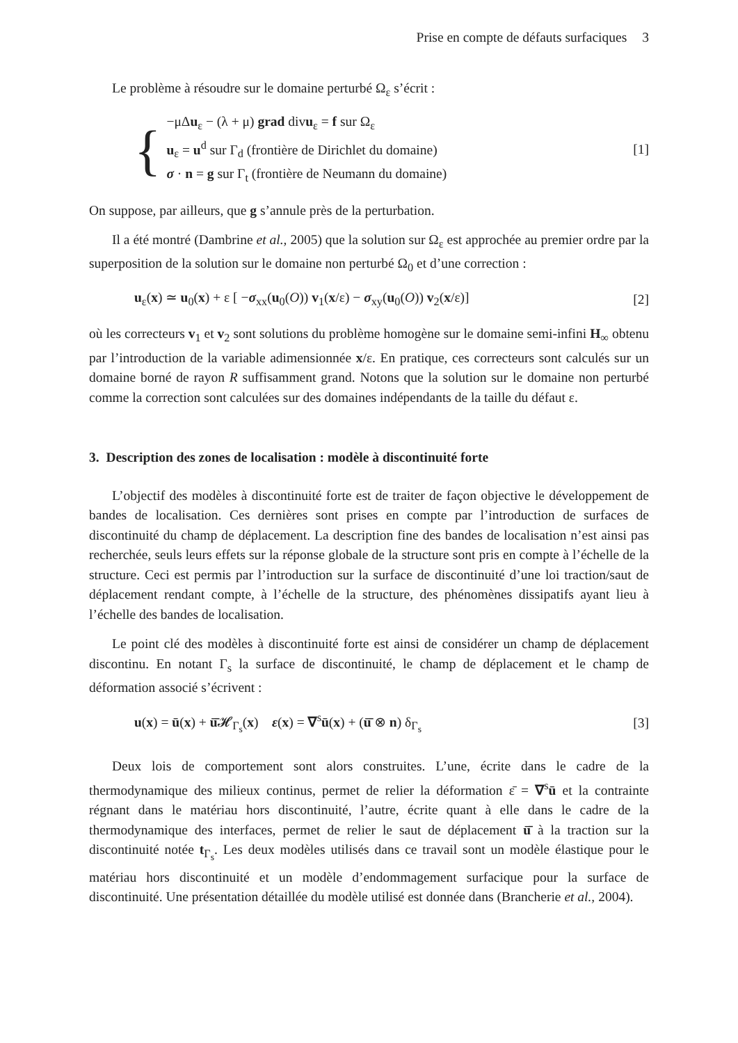Prise en compte de défauts surfaciques 3
Le problème à résoudre sur le domaine perturbé Ω<sub>ε</sub> s’écrit :
{
−μΔu<sub>ε</sub> − (λ + μ) grad divu<sub>ε</sub> = f sur Ω<sub>ε</sub>
u<sub>ε</sub> = u<sup>d</sup> sur Γ<sub>d</sub> (frontière de Dirichlet du domaine)
σ · n = g sur Γ<sub>t</sub> (frontière de Neumann du domaine)
[1]
On suppose, par ailleurs, que g s’annule près de la perturbation.
Il a été montré (Dambrine et al., 2005) que la solution sur Ω<sub>ε</sub> est approchée au premier ordre par la superposition de la solution sur le domaine non perturbé Ω<sub>0</sub> et d’une correction :
u<sub>ε</sub>(x) ≃ u<sub>0</sub>(x) + ε [ −σ<sub>xx</sub>(u<sub>0</sub>(O)) v<sub>1</sub>(x/ε) − σ<sub>xy</sub>(u<sub>0</sub>(O)) v<sub>2</sub>(x/ε)]
[2]
où les correcteurs v<sub>1</sub> et v<sub>2</sub> sont solutions du problème homogène sur le domaine semi-infini H<sub>∞</sub> obtenu par l’introduction de la variable adimensionnée x/ε. En pratique, ces correcteurs sont calculés sur un domaine borné de rayon R suffisamment grand. Notons que la solution sur le domaine non perturbé comme la correction sont calculées sur des domaines indépendants de la taille du défaut ε.
3. Description des zones de localisation : modèle à discontinuité forte
L’objectif des modèles à discontinuité forte est de traiter de façon objective le développement de bandes de localisation. Ces dernières sont prises en compte par l’introduction de surfaces de discontinuité du champ de déplacement. La description fine des bandes de localisation n’est ainsi pas recherchée, seuls leurs effets sur la réponse globale de la structure sont pris en compte à l’échelle de la structure. Ceci est permis par l’introduction sur la surface de discontinuité d’une loi traction/saut de déplacement rendant compte, à l’échelle de la structure, des phénomènes dissipatifs ayant lieu à l’échelle des bandes de localisation.
Le point clé des modèles à discontinuité forte est ainsi de considérer un champ de déplacement discontinu. En notant Γ<sub>s</sub> la surface de discontinuité, le champ de déplacement et le champ de déformation associé s’écrivent :
u(x) = ū(x) + ū̄𝓗<sub>Γ<sub>s</sub></sub>(x) ε(x) = ∇<sup>s</sup>ū(x) + (ū̄ ⊗ n) δ<sub>Γ<sub>s</sub></sub>
[3]
Deux lois de comportement sont alors construites. L’une, écrite dans le cadre de la thermodynamique des milieux continus, permet de relier la déformation ε̄ = ∇<sup>s</sup>ū et la contrainte régnant dans le matériau hors discontinuité, l’autre, écrite quant à elle dans le cadre de la thermodynamique des interfaces, permet de relier le saut de déplacement ū̄ à la traction sur la discontinuité notée t<sub>Γ<sub>s</sub></sub>. Les deux modèles utilisés dans ce travail sont un modèle élastique pour le matériau hors discontinuité et un modèle d’endommagement surfacique pour la surface de discontinuité. Une présentation détaillée du modèle utilisé est donnée dans (Brancherie et al., 2004).